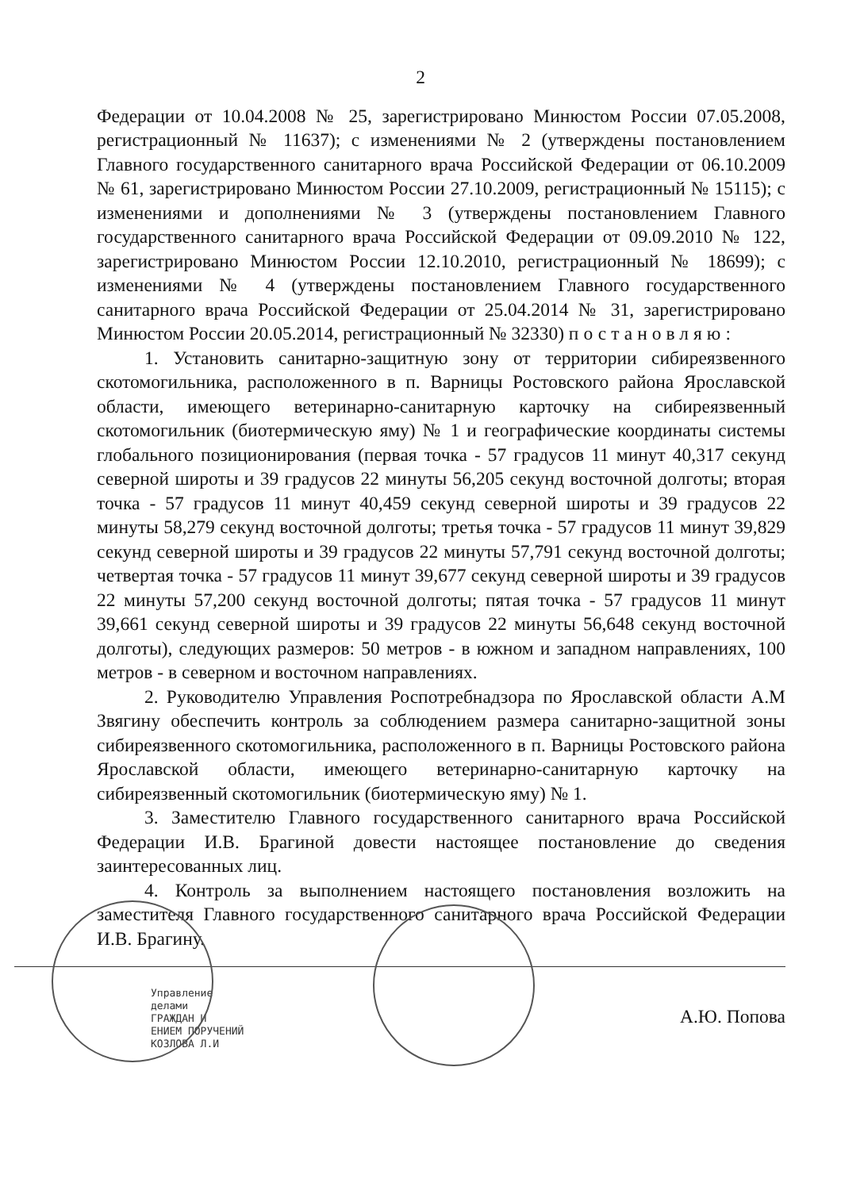2
Федерации от 10.04.2008 № 25, зарегистрировано Минюстом России 07.05.2008, регистрационный № 11637); с изменениями № 2 (утверждены постановлением Главного государственного санитарного врача Российской Федерации от 06.10.2009 № 61, зарегистрировано Минюстом России 27.10.2009, регистрационный № 15115); с изменениями и дополнениями № 3 (утверждены постановлением Главного государственного санитарного врача Российской Федерации от 09.09.2010 № 122, зарегистрировано Минюстом России 12.10.2010, регистрационный № 18699); с изменениями № 4 (утверждены постановлением Главного государственного санитарного врача Российской Федерации от 25.04.2014 № 31, зарегистрировано Минюстом России 20.05.2014, регистрационный № 32330) постановляю:
1. Установить санитарно-защитную зону от территории сибиреязвенного скотомогильника, расположенного в п. Варницы Ростовского района Ярославской области, имеющего ветеринарно-санитарную карточку на сибиреязвенный скотомогильник (биотермическую яму) № 1 и географические координаты системы глобального позиционирования (первая точка - 57 градусов 11 минут 40,317 секунд северной широты и 39 градусов 22 минуты 56,205 секунд восточной долготы; вторая точка - 57 градусов 11 минут 40,459 секунд северной широты и 39 градусов 22 минуты 58,279 секунд восточной долготы; третья точка - 57 градусов 11 минут 39,829 секунд северной широты и 39 градусов 22 минуты 57,791 секунд восточной долготы; четвертая точка - 57 градусов 11 минут 39,677 секунд северной широты и 39 градусов 22 минуты 57,200 секунд восточной долготы; пятая точка - 57 градусов 11 минут 39,661 секунд северной широты и 39 градусов 22 минуты 56,648 секунд восточной долготы), следующих размеров: 50 метров - в южном и западном направлениях, 100 метров - в северном и восточном направлениях.
2. Руководителю Управления Роспотребнадзора по Ярославской области А.М Звягину обеспечить контроль за соблюдением размера санитарно-защитной зоны сибиреязвенного скотомогильника, расположенного в п. Варницы Ростовского района Ярославской области, имеющего ветеринарно-санитарную карточку на сибиреязвенный скотомогильник (биотермическую яму) № 1.
3. Заместителю Главного государственного санитарного врача Российской Федерации И.В. Брагиной довести настоящее постановление до сведения заинтересованных лиц.
4. Контроль за выполнением настоящего постановления возложить на заместителя Главного государственного санитарного врача Российской Федерации И.В. Брагину.
Управление
делами
ГРАЖДАН И
ЕНИЕМ ПОРУЧЕНИЙ
КОЗЛОВА Л.И
А.Ю. Попова